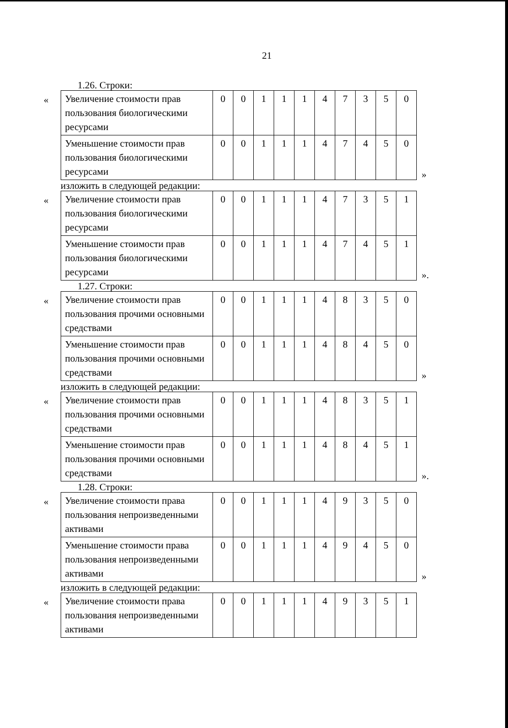21
1.26. Строки:
«
| Увеличение стоимости прав пользования биологическими ресурсами | 0 | 0 | 1 | 1 | 1 | 4 | 7 | 3 | 5 | 0 |
| Уменьшение стоимости прав пользования биологическими ресурсами | 0 | 0 | 1 | 1 | 1 | 4 | 7 | 4 | 5 | 0 |
»
изложить в следующей редакции:
«
| Увеличение стоимости прав пользования биологическими ресурсами | 0 | 0 | 1 | 1 | 1 | 4 | 7 | 3 | 5 | 1 |
| Уменьшение стоимости прав пользования биологическими ресурсами | 0 | 0 | 1 | 1 | 1 | 4 | 7 | 4 | 5 | 1 |
».
1.27. Строки:
«
| Увеличение стоимости прав пользования прочими основными средствами | 0 | 0 | 1 | 1 | 1 | 4 | 8 | 3 | 5 | 0 |
| Уменьшение стоимости прав пользования прочими основными средствами | 0 | 0 | 1 | 1 | 1 | 4 | 8 | 4 | 5 | 0 |
»
изложить в следующей редакции:
«
| Увеличение стоимости прав пользования прочими основными средствами | 0 | 0 | 1 | 1 | 1 | 4 | 8 | 3 | 5 | 1 |
| Уменьшение стоимости прав пользования прочими основными средствами | 0 | 0 | 1 | 1 | 1 | 4 | 8 | 4 | 5 | 1 |
».
1.28. Строки:
«
| Увеличение стоимости права пользования непроизведенными активами | 0 | 0 | 1 | 1 | 1 | 4 | 9 | 3 | 5 | 0 |
| Уменьшение стоимости права пользования непроизведенными активами | 0 | 0 | 1 | 1 | 1 | 4 | 9 | 4 | 5 | 0 |
»
изложить в следующей редакции:
«
| Увеличение стоимости права пользования непроизведенными активами | 0 | 0 | 1 | 1 | 1 | 4 | 9 | 3 | 5 | 1 |